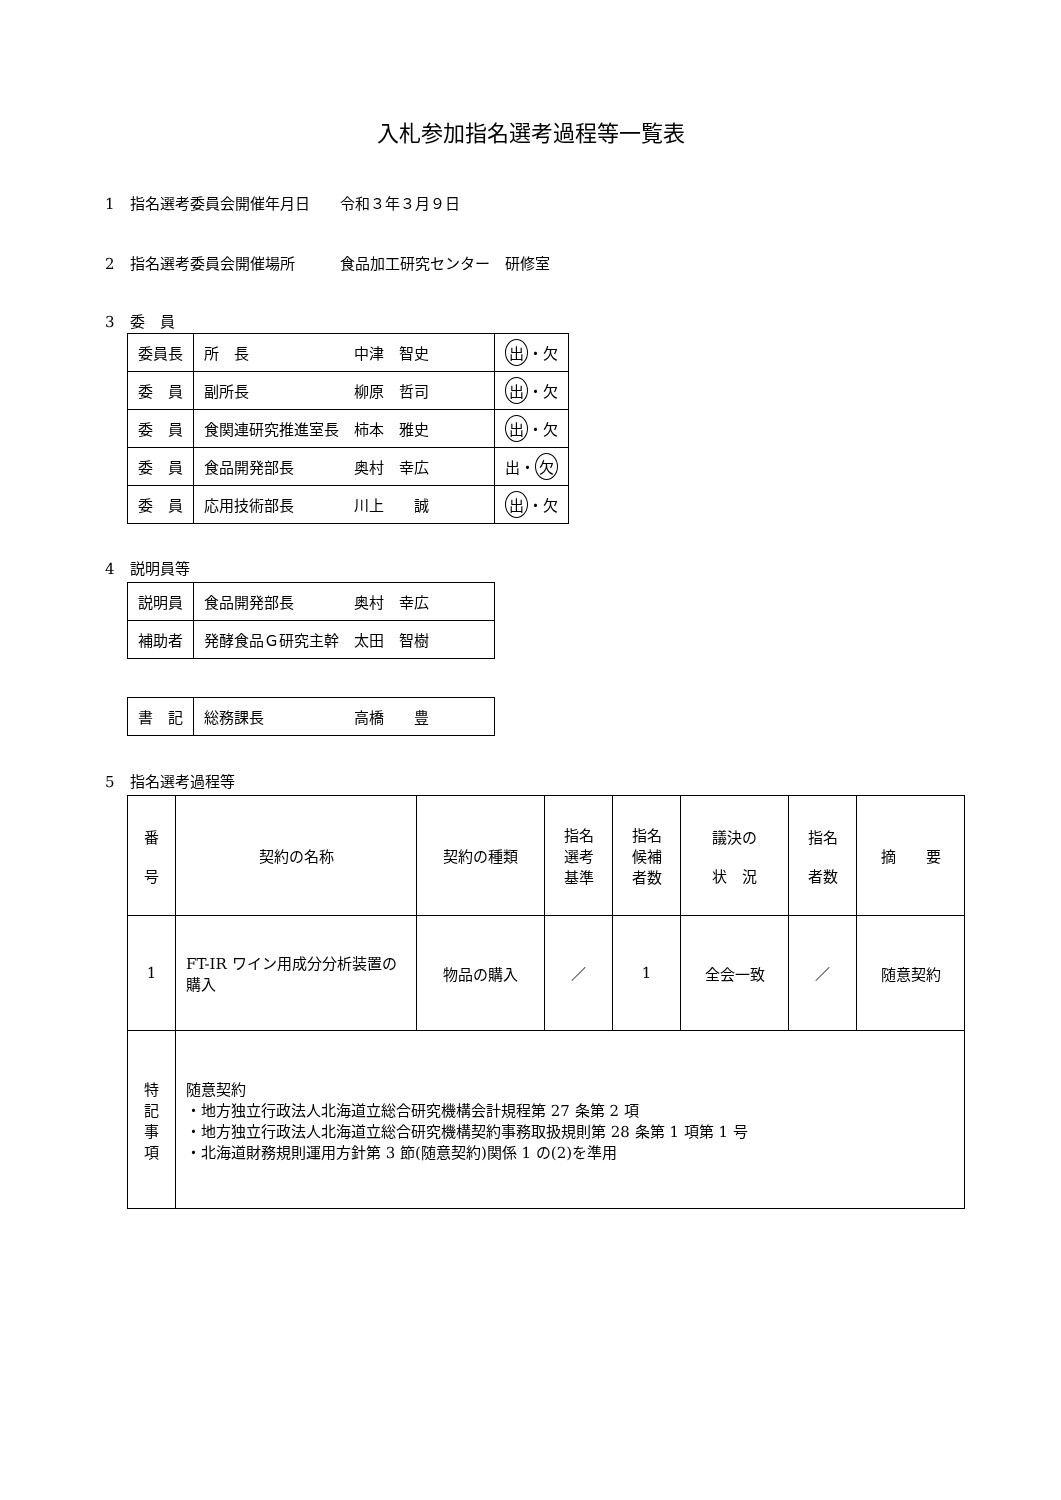入札参加指名選考過程等一覧表
1　指名選考委員会開催年月日　　令和３年３月９日
2　指名選考委員会開催場所　　　食品加工研究センター　研修室
3　委　員
| 委員長 | 所 長 中津 智史 | 出 ・欠 |
| 委 員 | 副所長 柳原 哲司 | 出 ・欠 |
| 委 員 | 食関連研究推進室長 柿本 雅史 | 出 ・欠 |
| 委 員 | 食品開発部長 奥村 幸広 | 出・ 欠 |
| 委 員 | 応用技術部長 川上 誠 | 出 ・欠 |
4　説明員等
| 説明員 | 食品開発部長 奥村 幸広 |
| 補助者 | 発酵食品Ｇ研究主幹 太田 智樹 |
| 書 記 | 総務課長 高橋 豊 |
5　指名選考過程等
| 番 号 | 契約の名称 | 契約の種類 | 指名 選考 基準 | 指名 候補 者数 | 議決の 状 況 | 指名 者数 | 摘 要 |
| 1 | FT-IR ワイン用成分分析装置の購入 | 物品の購入 | ／ | 1 | 全会一致 | ／ | 随意契約 |
| 特 記 事 項 | 随意契約 ・地方独立行政法人北海道立総合研究機構会計規程第 27 条第 2 項 ・地方独立行政法人北海道立総合研究機構契約事務取扱規則第 28 条第 1 項第 1 号 ・北海道財務規則運用方針第 3 節(随意契約)関係 1 の(2)を準用 | | | | | | |